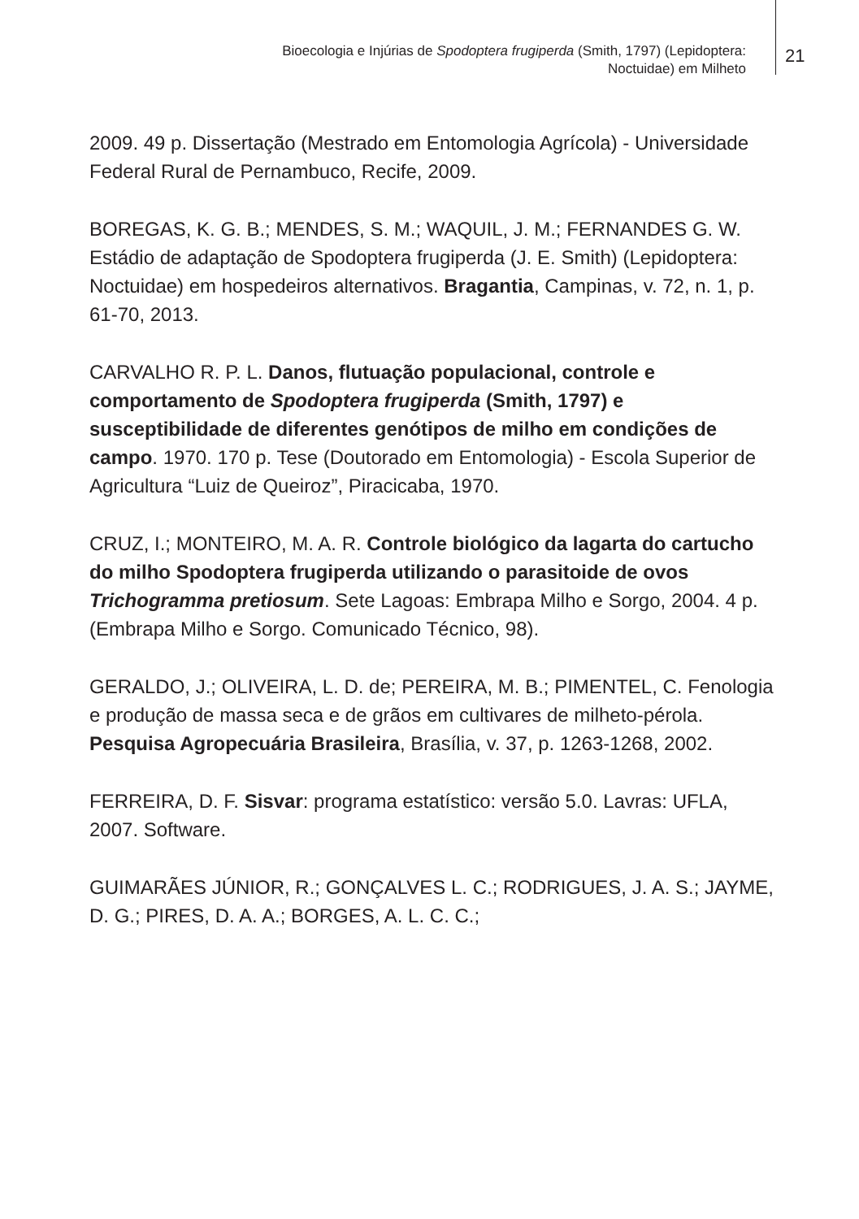Bioecologia e Injúrias de Spodoptera frugiperda (Smith, 1797) (Lepidoptera:
Noctuidae) em Milheto
21
2009. 49 p. Dissertação (Mestrado em Entomologia Agrícola) - Universidade Federal Rural de Pernambuco, Recife, 2009.
BOREGAS, K. G. B.; MENDES, S. M.; WAQUIL, J. M.; FERNANDES G. W. Estádio de adaptação de Spodoptera frugiperda (J. E. Smith) (Lepidoptera: Noctuidae) em hospedeiros alternativos. Bragantia, Campinas, v. 72, n. 1, p. 61-70, 2013.
CARVALHO R. P. L. Danos, flutuação populacional, controle e comportamento de Spodoptera frugiperda (Smith, 1797) e susceptibilidade de diferentes genótipos de milho em condições de campo. 1970. 170 p. Tese (Doutorado em Entomologia) - Escola Superior de Agricultura “Luiz de Queiroz”, Piracicaba, 1970.
CRUZ, I.; MONTEIRO, M. A. R. Controle biológico da lagarta do cartucho do milho Spodoptera frugiperda utilizando o parasitoide de ovos Trichogramma pretiosum. Sete Lagoas: Embrapa Milho e Sorgo, 2004. 4 p. (Embrapa Milho e Sorgo. Comunicado Técnico, 98).
GERALDO, J.; OLIVEIRA, L. D. de; PEREIRA, M. B.; PIMENTEL, C. Fenologia e produção de massa seca e de grãos em cultivares de milheto-pérola. Pesquisa Agropecuária Brasileira, Brasília, v. 37, p. 1263-1268, 2002.
FERREIRA, D. F. Sisvar: programa estatístico: versão 5.0. Lavras: UFLA, 2007. Software.
GUIMARÃES JÚNIOR, R.; GONÇALVES L. C.; RODRIGUES, J. A. S.; JAYME, D. G.; PIRES, D. A. A.; BORGES, A. L. C. C.;